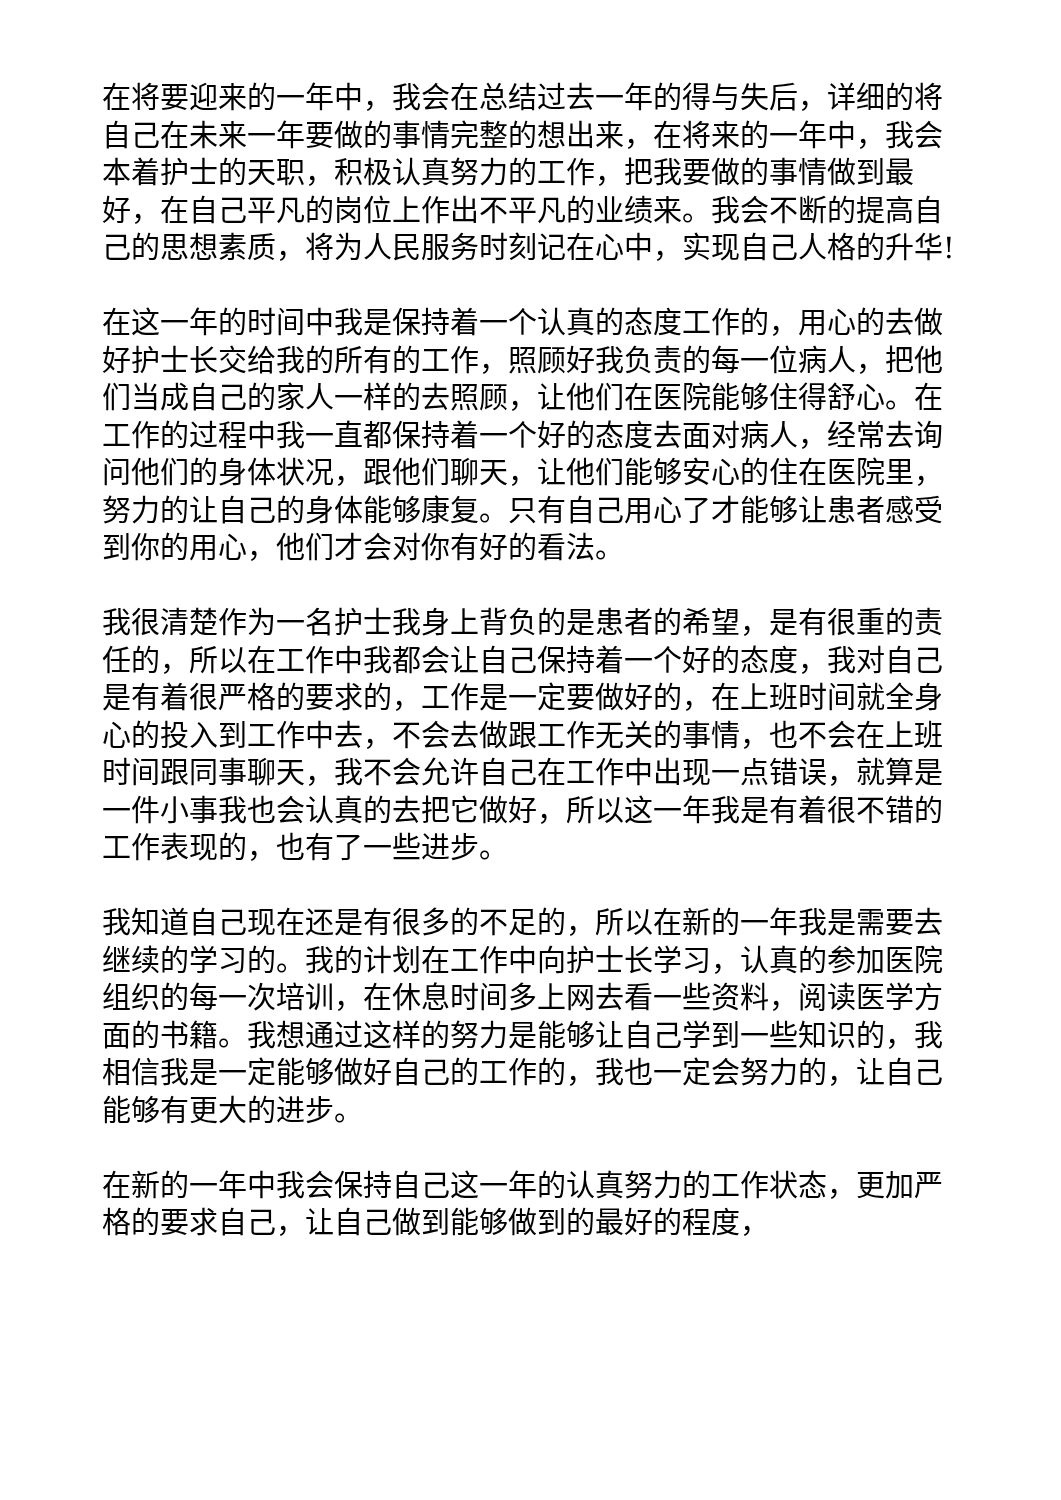在将要迎来的一年中，我会在总结过去一年的得与失后，详细的将自己在未来一年要做的事情完整的想出来，在将来的一年中，我会本着护士的天职，积极认真努力的工作，把我要做的事情做到最好，在自己平凡的岗位上作出不平凡的业绩来。我会不断的提高自己的思想素质，将为人民服务时刻记在心中，实现自己人格的升华!
在这一年的时间中我是保持着一个认真的态度工作的，用心的去做好护士长交给我的所有的工作，照顾好我负责的每一位病人，把他们当成自己的家人一样的去照顾，让他们在医院能够住得舒心。在工作的过程中我一直都保持着一个好的态度去面对病人，经常去询问他们的身体状况，跟他们聊天，让他们能够安心的住在医院里，努力的让自己的身体能够康复。只有自己用心了才能够让患者感受到你的用心，他们才会对你有好的看法。
我很清楚作为一名护士我身上背负的是患者的希望，是有很重的责任的，所以在工作中我都会让自己保持着一个好的态度，我对自己是有着很严格的要求的，工作是一定要做好的，在上班时间就全身心的投入到工作中去，不会去做跟工作无关的事情，也不会在上班时间跟同事聊天，我不会允许自己在工作中出现一点错误，就算是一件小事我也会认真的去把它做好，所以这一年我是有着很不错的工作表现的，也有了一些进步。
我知道自己现在还是有很多的不足的，所以在新的一年我是需要去继续的学习的。我的计划在工作中向护士长学习，认真的参加医院组织的每一次培训，在休息时间多上网去看一些资料，阅读医学方面的书籍。我想通过这样的努力是能够让自己学到一些知识的，我相信我是一定能够做好自己的工作的，我也一定会努力的，让自己能够有更大的进步。
在新的一年中我会保持自己这一年的认真努力的工作状态，更加严格的要求自己，让自己做到能够做到的最好的程度，